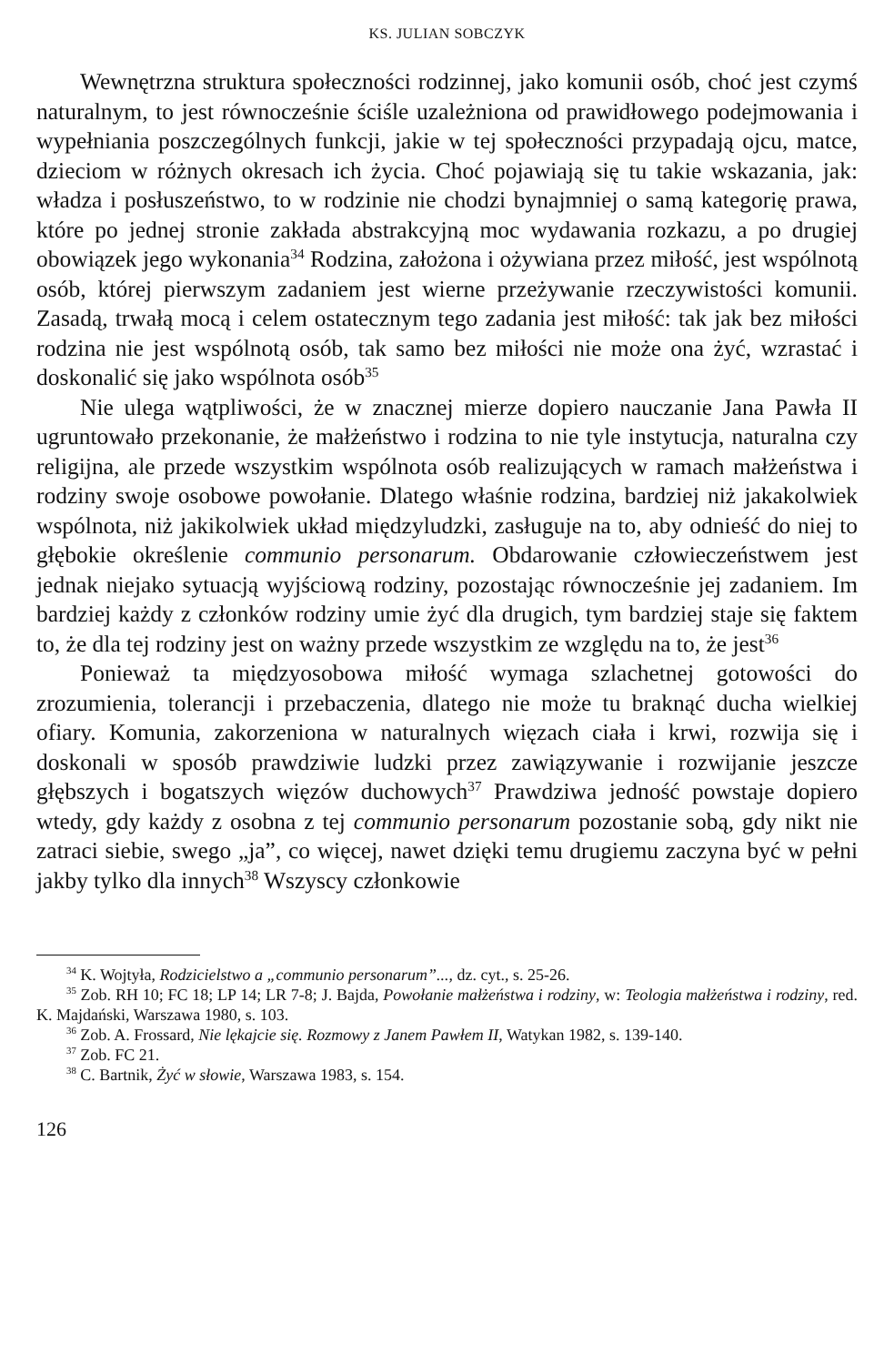KS. JULIAN SOBCZYK
Wewnętrzna struktura społeczności rodzinnej, jako komunii osób, choć jest czymś naturalnym, to jest równocześnie ściśle uzależniona od prawidłowego podejmowania i wypełniania poszczególnych funkcji, jakie w tej społeczności przypadają ojcu, matce, dzieciom w różnych okresach ich życia. Choć pojawiają się tu takie wskazania, jak: władza i posłuszeństwo, to w rodzinie nie chodzi bynajmniej o samą kategorię prawa, które po jednej stronie zakłada abstrakcyjną moc wydawania rozkazu, a po drugiej obowiązek jego wykonania<sup>34</sup> Rodzina, założona i ożywiana przez miłość, jest wspólnotą osób, której pierwszym zadaniem jest wierne przeżywanie rzeczywistości komunii. Zasadą, trwałą mocą i celem ostatecznym tego zadania jest miłość: tak jak bez miłości rodzina nie jest wspólnotą osób, tak samo bez miłości nie może ona żyć, wzrastać i doskonalić się jako wspólnota osób<sup>35</sup>
Nie ulega wątpliwości, że w znacznej mierze dopiero nauczanie Jana Pawła II ugruntowało przekonanie, że małżeństwo i rodzina to nie tyle instytucja, naturalna czy religijna, ale przede wszystkim wspólnota osób realizujących w ramach małżeństwa i rodziny swoje osobowe powołanie. Dlatego właśnie rodzina, bardziej niż jakakolwiek wspólnota, niż jakikolwiek układ międzyludzki, zasługuje na to, aby odnieść do niej to głębokie określenie communio personarum. Obdarowanie człowieczeństwem jest jednak niejako sytuacją wyjściową rodziny, pozostając równocześnie jej zadaniem. Im bardziej każdy z członków rodziny umie żyć dla drugich, tym bardziej staje się faktem to, że dla tej rodziny jest on ważny przede wszystkim ze względu na to, że jest<sup>36</sup>
Ponieważ ta międzyosobowa miłość wymaga szlachetnej gotowości do zrozumienia, tolerancji i przebaczenia, dlatego nie może tu braknąć ducha wielkiej ofiary. Komunia, zakorzeniona w naturalnych więzach ciała i krwi, rozwija się i doskonali w sposób prawdziwie ludzki przez zawiązywanie i rozwijanie jeszcze głębszych i bogatszych więzów duchowych<sup>37</sup> Prawdziwa jedność powstaje dopiero wtedy, gdy każdy z osobna z tej communio personarum pozostanie sobą, gdy nikt nie zatraci siebie, swego „ja”, co więcej, nawet dzięki temu drugiemu zaczyna być w pełni jakby tylko dla innych<sup>38</sup> Wszyscy członkowie
<sup>34</sup> K. Wojtyła, Rodzicielstwo a „communio personarum”..., dz. cyt., s. 25-26.
<sup>35</sup> Zob. RH 10; FC 18; LP 14; LR 7-8; J. Bajda, Powołanie małżeństwa i rodziny, w: Teologia małżeństwa i rodziny, red. K. Majdański, Warszawa 1980, s. 103.
<sup>36</sup> Zob. A. Frossard, Nie lękajcie się. Rozmowy z Janem Pawłem II, Watykan 1982, s. 139-140.
<sup>37</sup> Zob. FC 21.
<sup>38</sup> C. Bartnik, Żyć w słowie, Warszawa 1983, s. 154.
126